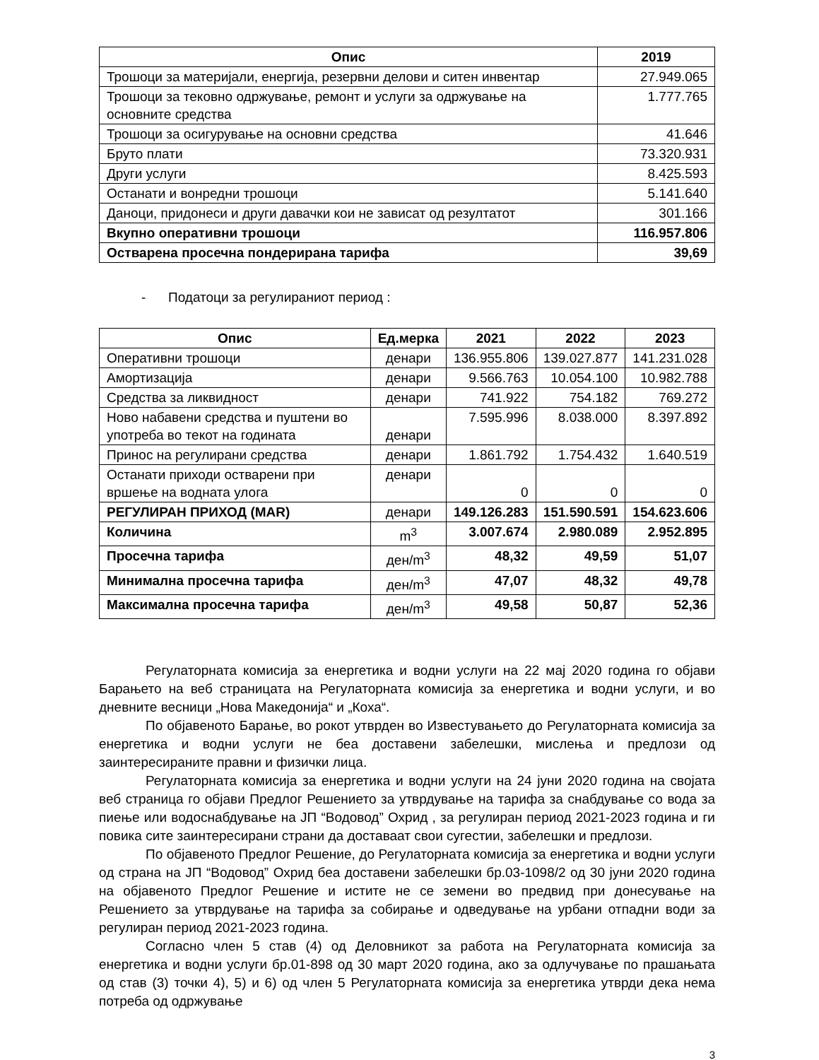| Опис | 2019 |
| --- | --- |
| Трошоци за материјали, енергија, резервни делови и ситен инвентар | 27.949.065 |
| Трошоци за тековно одржување, ремонт и услуги за одржување на основните средства | 1.777.765 |
| Трошоци за осигурување на основни средства | 41.646 |
| Бруто плати | 73.320.931 |
| Други услуги | 8.425.593 |
| Останати и вонредни трошоци | 5.141.640 |
| Даноци, придонеси и други давачки кои не зависат од резултатот | 301.166 |
| Вкупно оперативни трошоци | 116.957.806 |
| Остварена просечна пондерирана тарифа | 39,69 |
- Податоци за регулираниот период :
| Опис | Ед.мерка | 2021 | 2022 | 2023 |
| --- | --- | --- | --- | --- |
| Оперативни трошоци | денари | 136.955.806 | 139.027.877 | 141.231.028 |
| Амортизација | денари | 9.566.763 | 10.054.100 | 10.982.788 |
| Средства за ликвидност | денари | 741.922 | 754.182 | 769.272 |
| Ново набавени средства и пуштени во употреба во текот на годината | денари | 7.595.996 | 8.038.000 | 8.397.892 |
| Принос на регулирани средства | денари | 1.861.792 | 1.754.432 | 1.640.519 |
| Останати приходи остварени при вршење на водната улога | денари | 0 | 0 | 0 |
| РЕГУЛИРАН ПРИХОД (MAR) | денари | 149.126.283 | 151.590.591 | 154.623.606 |
| Количина | m<sup>3</sup> | 3.007.674 | 2.980.089 | 2.952.895 |
| Просечна тарифа | ден/m<sup>3</sup> | 48,32 | 49,59 | 51,07 |
| Минимална просечна тарифа | ден/m<sup>3</sup> | 47,07 | 48,32 | 49,78 |
| Максимална просечна тарифа | ден/m<sup>3</sup> | 49,58 | 50,87 | 52,36 |
Регулаторната комисија за енергетика и водни услуги на 22 мај 2020 година го објави Барањето на веб страницата на Регулаторната комисија за енергетика и водни услуги, и во дневните весници „Нова Македонија“ и „Коха“.
По објавеното Барање, во рокот утврден во Известувањето до Регулаторната комисија за енергетика и водни услуги не беа доставени забелешки, мислења и предлози од заинтересираните правни и физички лица.
Регулаторната комисија за енергетика и водни услуги на 24 јуни 2020 година на својата веб страница го објави Предлог Решението за утврдување на тарифа за снабдување со вода за пиење или водоснабдување на ЈП “Водовод” Охрид , за регулиран период 2021-2023 година и ги повика сите заинтересирани страни да доставаат свои сугестии, забелешки и предлози.
По објавеното Предлог Решение, до Регулаторната комисија за енергетика и водни услуги од страна на ЈП “Водовод” Охрид беа доставени забелешки бр.03-1098/2 од 30 јуни 2020 година на објавеното Предлог Решение и истите не се земени во предвид при донесување на Решението за утврдување на тарифа за собирање и одведување на урбани отпадни води за регулиран период 2021-2023 година.
Согласно член 5 став (4) од Деловникот за работа на Регулаторната комисија за енергетика и водни услуги бр.01-898 од 30 март 2020 година, ако за одлучување по прашањата од став (3) точки 4), 5) и 6) од член 5 Регулаторната комисија за енергетика утврди дека нема потреба од одржување
3